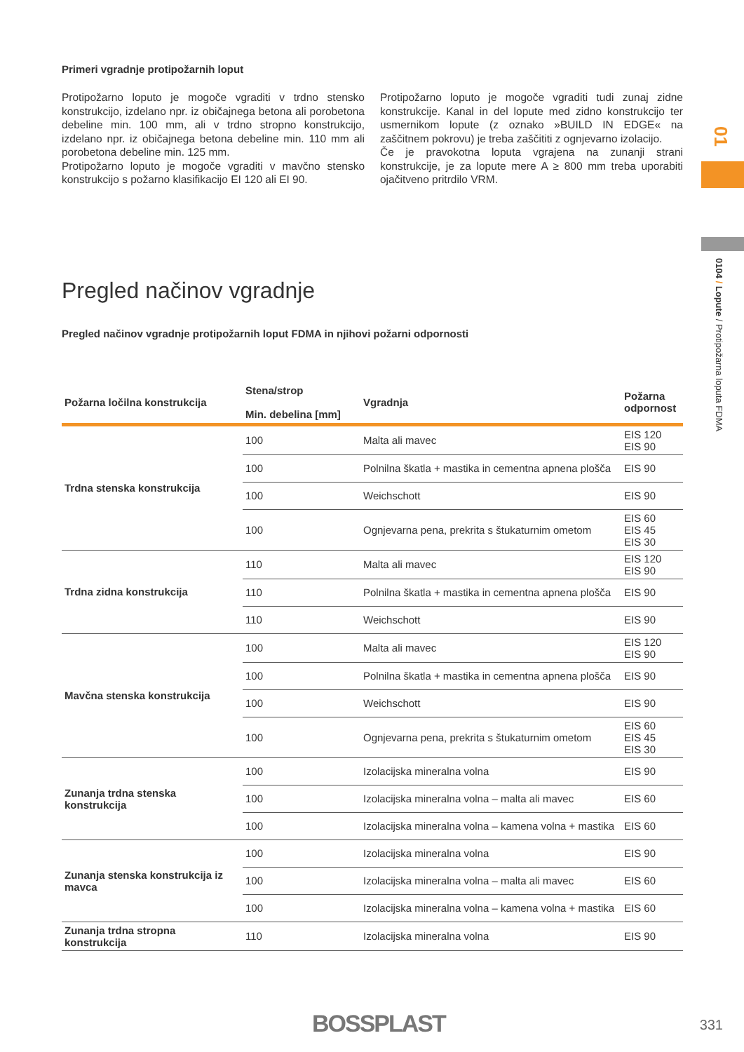Primeri vgradnje protipožarnih loput
Protipožarno loputo je mogoče vgraditi v trdno stensko konstrukcijo, izdelano npr. iz običajnega betona ali porobetona debeline min. 100 mm, ali v trdno stropno konstrukcijo, izdelano npr. iz običajnega betona debeline min. 110 mm ali porobetona debeline min. 125 mm.
Protipožarno loputo je mogoče vgraditi v mavčno stensko konstrukcijo s požarno klasifikacijo EI 120 ali EI 90.
Protipožarno loputo je mogoče vgraditi tudi zunaj zidne konstrukcije. Kanal in del lopute med zidno konstrukcijo ter usmernikom lopute (z oznako »BUILD IN EDGE« na zaščitnem pokrovu) je treba zaščititi z ognjevarno izolacijo.
Če je pravokotna loputa vgrajena na zunanji strani konstrukcije, je za lopute mere A ≥ 800 mm treba uporabiti ojačitveno pritrdilo VRM.
Pregled načinov vgradnje
Pregled načinov vgradnje protipožarnih loput FDMA in njihovi požarni odpornosti
| Požarna ločilna konstrukcija | Stena/strop Min. debelina [mm] | Vgradnja | Požarna odpornost |
| --- | --- | --- | --- |
| Trdna stenska konstrukcija | 100 | Malta ali mavec | EIS 120 EIS 90 |
| | 100 | Polnilna škatla + mastika in cementna apnena plošča | EIS 90 |
| | 100 | Weichschott | EIS 90 |
| | 100 | Ognjevarna pena, prekrita s štukaturnim ometom | EIS 60 EIS 45 EIS 30 |
| Trdna zidna konstrukcija | 110 | Malta ali mavec | EIS 120 EIS 90 |
| | 110 | Polnilna škatla + mastika in cementna apnena plošča | EIS 90 |
| | 110 | Weichschott | EIS 90 |
| Mavčna stenska konstrukcija | 100 | Malta ali mavec | EIS 120 EIS 90 |
| | 100 | Polnilna škatla + mastika in cementna apnena plošča | EIS 90 |
| | 100 | Weichschott | EIS 90 |
| | 100 | Ognjevarna pena, prekrita s štukaturnim ometom | EIS 60 EIS 45 EIS 30 |
| Zunanja trdna stenska konstrukcija | 100 | Izolacijska mineralna volna | EIS 90 |
| | 100 | Izolacijska mineralna volna – malta ali mavec | EIS 60 |
| | 100 | Izolacijska mineralna volna – kamena volna + mastika | EIS 60 |
| Zunanja stenska konstrukcija iz mavca | 100 | Izolacijska mineralna volna | EIS 90 |
| | 100 | Izolacijska mineralna volna – malta ali mavec | EIS 60 |
| | 100 | Izolacijska mineralna volna – kamena volna + mastika | EIS 60 |
| Zunanja trdna stropna konstrukcija | 110 | Izolacijska mineralna volna | EIS 90 |
01
0104 / Lopute / Protipožarna loputa FDMA
BOSSPLAST 331